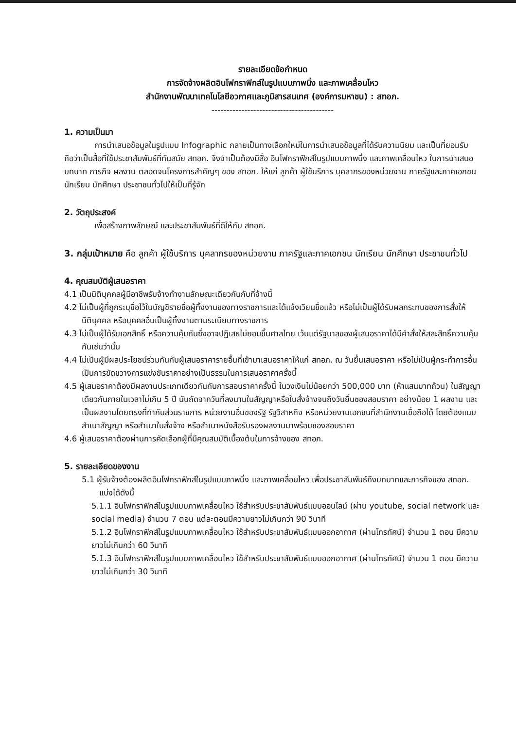รายละเอียดข้อกำหนด
การจัดจ้างผลิตอินโฟกราฟิกส์ในรูปแบบภาพนิ่ง และภาพเคลื่อนไหว
สำนักงานพัฒนาเทคโนโลยีอวกาศและภูมิสารสนเทศ (องค์การมหาชน) : สทอภ.
-----------------------------------------
1. ความเป็นมา
การนำเสนอข้อมูลในรูปแบบ Infographic กลายเป็นทางเลือกใหม่ในการนำเสนอข้อมูลที่ได้รับความนิยม และเป็นที่ยอมรับ ถือว่าเป็นสื่อที่ใช้ประชาสัมพันธ์ที่ทันสมัย สทอภ. จึงจำเป็นต้องมีสื่อ อินโฟกราฟิกส์ในรูปแบบภาพนิ่ง และภาพเคลื่อนไหว ในการนำเสนอบทบาท ภารกิจ ผลงาน ตลอดจนโครงการสำคัญๆ ของ สทอภ. ให้แก่ ลูกค้า ผู้ใช้บริการ บุคลากรของหน่วยงาน ภาครัฐและภาคเอกชน นักเรียน นักศึกษา ประชาชนทั่วไปให้เป็นที่รู้จัก
2. วัตถุประสงค์
เพื่อสร้างภาพลักษณ์ และประชาสัมพันธ์ที่ดีให้กับ สทอภ.
3. กลุ่มเป้าหมาย คือ ลูกค้า ผู้ใช้บริการ บุคลากรของหน่วยงาน ภาครัฐและภาคเอกชน นักเรียน นักศึกษา ประชาชนทั่วไป
4. คุณสมบัติผู้เสนอราคา
4.1 เป็นนิติบุคคลผู้มีอาชีพรับจ้างทำงานลักษณะเดียวกันกับที่จ้างนี้
4.2 ไม่เป็นผู้ที่ถูกระบุชื่อไว้ในบัญชีรายชื่อผู้ทิ้งงานของทางราชการและได้แจ้งเวียนชื่อแล้ว หรือไม่เป็นผู้ได้รับผลกระทบของการสั่งให้นิติบุคคล หรือบุคคลอื่นเป็นผู้ทิ้งงานตามระเบียบทางราชการ
4.3 ไม่เป็นผู้ได้รับเอกสิทธิ์ หรือความคุ้มกันซึ่งอาจปฏิเสธไม่ยอมขึ้นศาลไทย เว้นแต่รัฐบาลของผู้เสนอราคาได้มีคำสั่งให้สละสิทธิ์ความคุ้มกันเช่นว่านั้น
4.4 ไม่เป็นผู้มีผลประโยชน์ร่วมกันกับผู้เสนอราคารายอื่นที่เข้ามาเสนอราคาให้แก่ สทอภ. ณ วันยื่นเสนอราคา หรือไม่เป็นผู้กระทำการอื่นเป็นการขัดขวางการแข่งขันราคาอย่างเป็นธรรมในการเสนอราคาครั้งนี้
4.5 ผู้เสนอราคาต้องมีผลงานประเภทเดียวกันกับการสอบราคาครั้งนี้ ในวงเงินไม่น้อยกว่า 500,000 บาท (ห้าแสนบาทถ้วน) ในสัญญาเดียวกันภายในเวลาไม่เกิน 5 ปี นับถัดจากวันที่ลงนามในสัญญาหรือใบสั่งจ้างจนถึงวันยื่นซองสอบราคา อย่างน้อย 1 ผลงาน และเป็นผลงานโดยตรงที่ทำกับส่วนราชการ หน่วยงานอื่นของรัฐ รัฐวิสาหกิจ หรือหน่วยงานเอกชนที่สำนักงานเชื่อถือได้ โดยต้องแนบสำเนาสัญญา หรือสำเนาใบสั่งจ้าง หรือสำเนาหนังสือรับรองผลงานมาพร้อมซองสอบราคา
4.6 ผู้เสนอราคาต้องผ่านการคัดเลือกผู้ที่มีคุณสมบัติเบื้องต้นในการจ้างของ สทอภ.
5. รายละเอียดของงาน
5.1 ผู้รับจ้างต้องผลิตอินโฟกราฟิกส์ในรูปแบบภาพนิ่ง และภาพเคลื่อนไหว เพื่อประชาสัมพันธ์ถึงบทบาทและภารกิจของ สทอภ. แบ่งได้ดังนี้
5.1.1 อินโฟกราฟิกส์ในรูปแบบภาพเคลื่อนไหว ใช้สำหรับประชาสัมพันธ์แบบออนไลน์ (ผ่าน youtube, social network และ social media) จำนวน 7 ตอน แต่ละตอนมีความยาวไม่เกินกว่า 90 วินาที
5.1.2 อินโฟกราฟิกส์ในรูปแบบภาพเคลื่อนไหว ใช้สำหรับประชาสัมพันธ์แบบออกอากาศ (ผ่านโทรทัศน์) จำนวน 1 ตอน มีความยาวไม่เกินกว่า 60 วินาที
5.1.3 อินโฟกราฟิกส์ในรูปแบบภาพเคลื่อนไหว ใช้สำหรับประชาสัมพันธ์แบบออกอากาศ (ผ่านโทรทัศน์) จำนวน 1 ตอน มีความยาวไม่เกินกว่า 30 วินาที